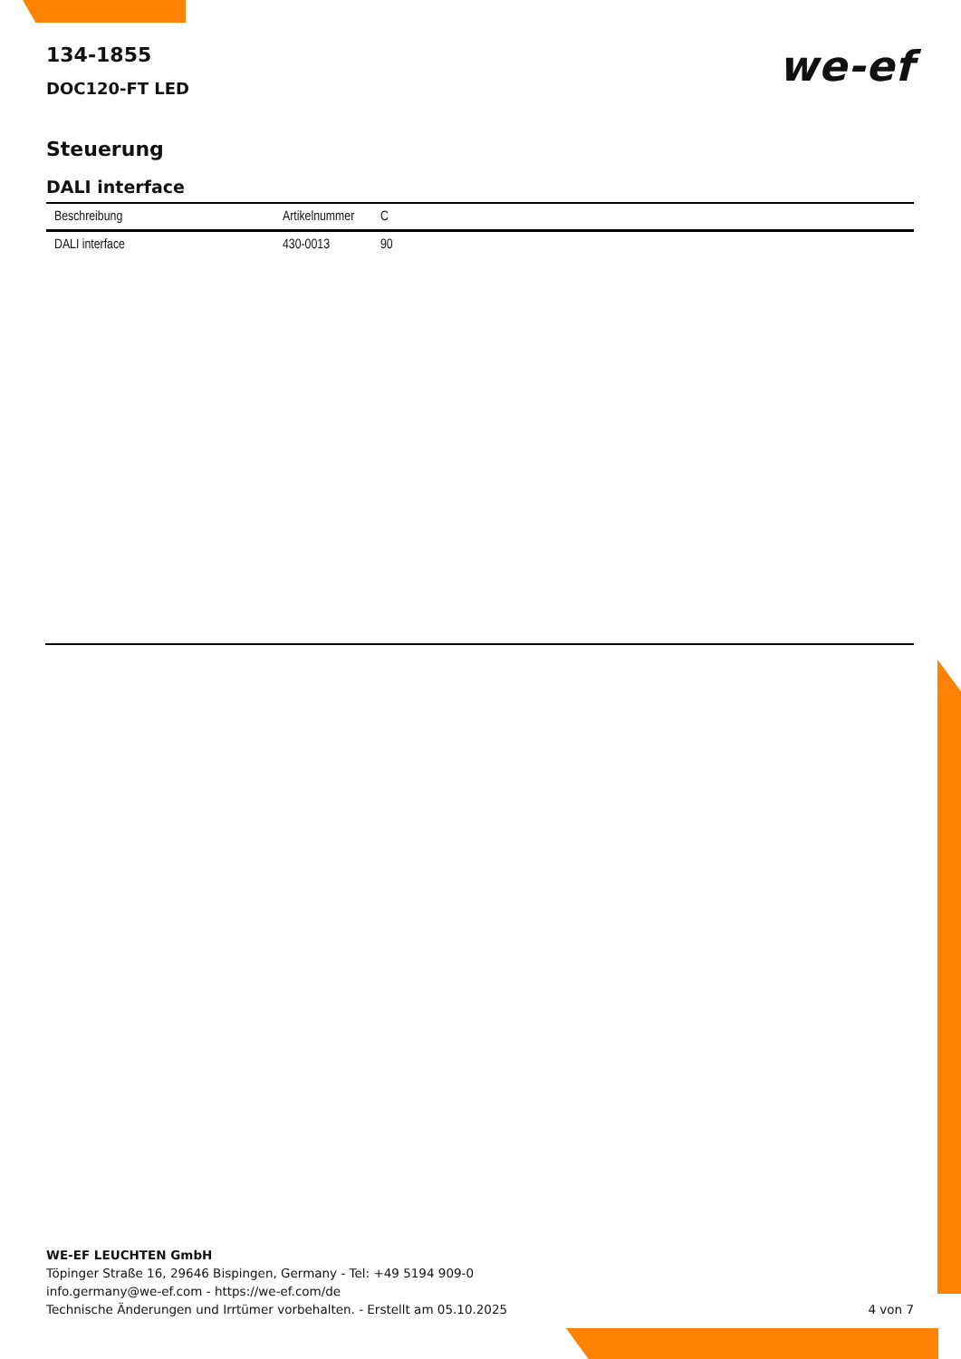we-ef
134-1855
DOC120-FT LED
Steuerung
DALI interface
| Beschreibung | Artikelnummer | C |
| --- | --- | --- |
| DALI interface | 430-0013 | 90 |
WE-EF LEUCHTEN GmbH
Töpinger Straße 16, 29646 Bispingen, Germany - Tel: +49 5194 909-0
info.germany@we-ef.com - https://we-ef.com/de
Technische Änderungen und Irrtümer vorbehalten. - Erstellt am 05.10.2025
4 von 7